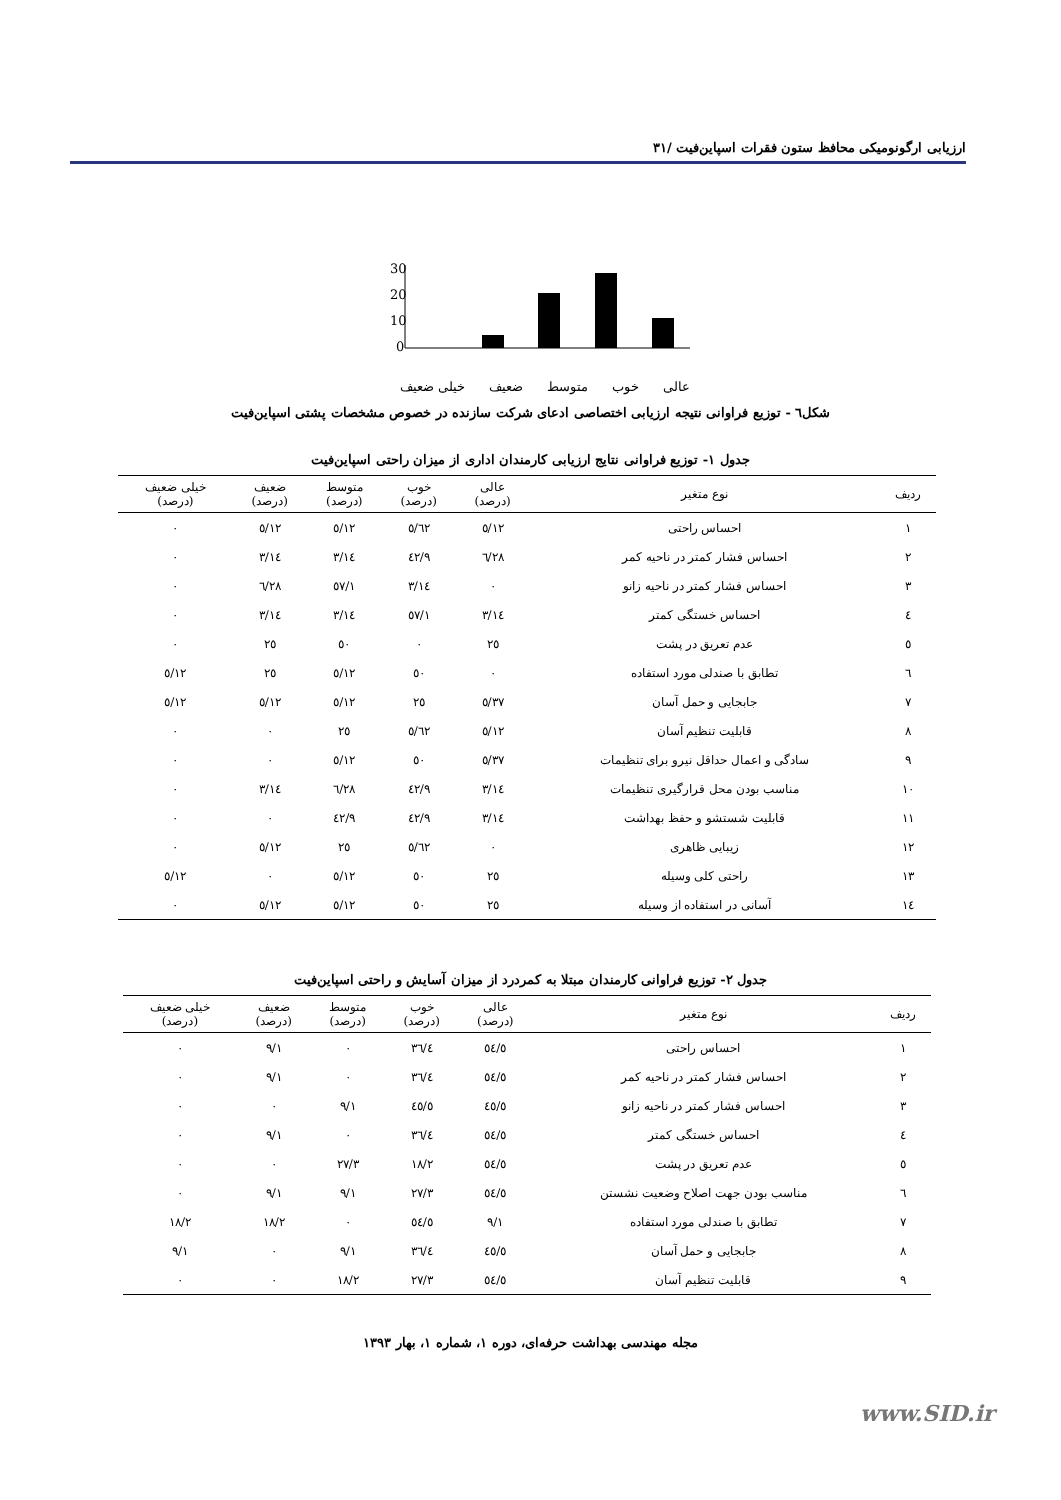ارزیابی ارگونومیکی محافظ ستون فقرات اسپاین‌فیت /۳۱
30
20
10
0
عالی خوب متوسط ضعیف خیلی ضعیف
شکل٦ - توزیع فراوانی نتیجه ارزیابی اختصاصی ادعای شرکت سازنده در خصوص مشخصات پشتی اسپاین‌فیت
جدول ۱- توزیع فراوانی نتایج ارزیابی کارمندان اداری از میزان راحتی اسپاین‌فیت
| ردیف | نوع متغیر | عالی (درصد) | خوب (درصد) | متوسط (درصد) | ضعیف (درصد) | خیلی ضعیف (درصد) |
| --- | --- | --- | --- | --- | --- | --- |
| ۱ | احساس راحتی | ۱۲/٥ | ٦۲/٥ | ۱۲/٥ | ۱۲/٥ | ۰ |
| ۲ | احساس فشار کمتر در ناحیه کمر | ۲۸/٦ | ٤۲/۹ | ۱٤/۳ | ۱٤/۳ | ۰ |
| ۳ | احساس فشار کمتر در ناحیه زانو | ۰ | ۱٤/۳ | ٥۷/۱ | ۲۸/٦ | ۰ |
| ٤ | احساس خستگی کمتر | ۱٤/۳ | ٥۷/۱ | ۱٤/۳ | ۱٤/۳ | ۰ |
| ٥ | عدم تعریق در پشت | ۲٥ | ۰ | ٥۰ | ۲٥ | ۰ |
| ٦ | تطابق با صندلی مورد استفاده | ۰ | ٥۰ | ۱۲/٥ | ۲٥ | ۱۲/٥ |
| ۷ | جابجایی و حمل آسان | ۳۷/٥ | ۲٥ | ۱۲/٥ | ۱۲/٥ | ۱۲/٥ |
| ۸ | قابلیت تنظیم آسان | ۱۲/٥ | ٦۲/٥ | ۲٥ | ۰ | ۰ |
| ۹ | سادگی و اعمال حداقل نیرو برای تنظیمات | ۳۷/٥ | ٥۰ | ۱۲/٥ | ۰ | ۰ |
| ۱۰ | مناسب بودن محل قرارگیری تنظیمات | ۱٤/۳ | ٤۲/۹ | ۲۸/٦ | ۱٤/۳ | ۰ |
| ۱۱ | قابلیت شستشو و حفظ بهداشت | ۱٤/۳ | ٤۲/۹ | ٤۲/۹ | ۰ | ۰ |
| ۱۲ | زیبایی ظاهری | ۰ | ٦۲/٥ | ۲٥ | ۱۲/٥ | ۰ |
| ۱۳ | راحتی کلی وسیله | ۲٥ | ٥۰ | ۱۲/٥ | ۰ | ۱۲/٥ |
| ۱٤ | آسانی در استفاده از وسیله | ۲٥ | ٥۰ | ۱۲/٥ | ۱۲/٥ | ۰ |
جدول ۲- توزیع فراوانی کارمندان مبتلا به کمردرد از میزان آسایش و راحتی اسپاین‌فیت
| ردیف | نوع متغیر | عالی (درصد) | خوب (درصد) | متوسط (درصد) | ضعیف (درصد) | خیلی ضعیف (درصد) |
| --- | --- | --- | --- | --- | --- | --- |
| ۱ | احساس راحتی | ٥٤/٥ | ۳٦/٤ | ۰ | ۹/۱ | ۰ |
| ۲ | احساس فشار کمتر در ناحیه کمر | ٥٤/٥ | ۳٦/٤ | ۰ | ۹/۱ | ۰ |
| ۳ | احساس فشار کمتر در ناحیه زانو | ٤٥/٥ | ٤٥/٥ | ۹/۱ | ۰ | ۰ |
| ٤ | احساس خستگی کمتر | ٥٤/٥ | ۳٦/٤ | ۰ | ۹/۱ | ۰ |
| ٥ | عدم تعریق در پشت | ٥٤/٥ | ۱۸/۲ | ۲۷/۳ | ۰ | ۰ |
| ٦ | مناسب بودن جهت اصلاح وضعیت نشستن | ٥٤/٥ | ۲۷/۳ | ۹/۱ | ۹/۱ | ۰ |
| ۷ | تطابق با صندلی مورد استفاده | ۹/۱ | ٥٤/٥ | ۰ | ۱۸/۲ | ۱۸/۲ |
| ۸ | جابجایی و حمل آسان | ٤٥/٥ | ۳٦/٤ | ۹/۱ | ۰ | ۹/۱ |
| ۹ | قابلیت تنظیم آسان | ٥٤/٥ | ۲۷/۳ | ۱۸/۲ | ۰ | ۰ |
مجله مهندسی بهداشت حرفه‌ای، دوره ۱، شماره ۱، بهار ۱۳۹۳
www.SID.ir